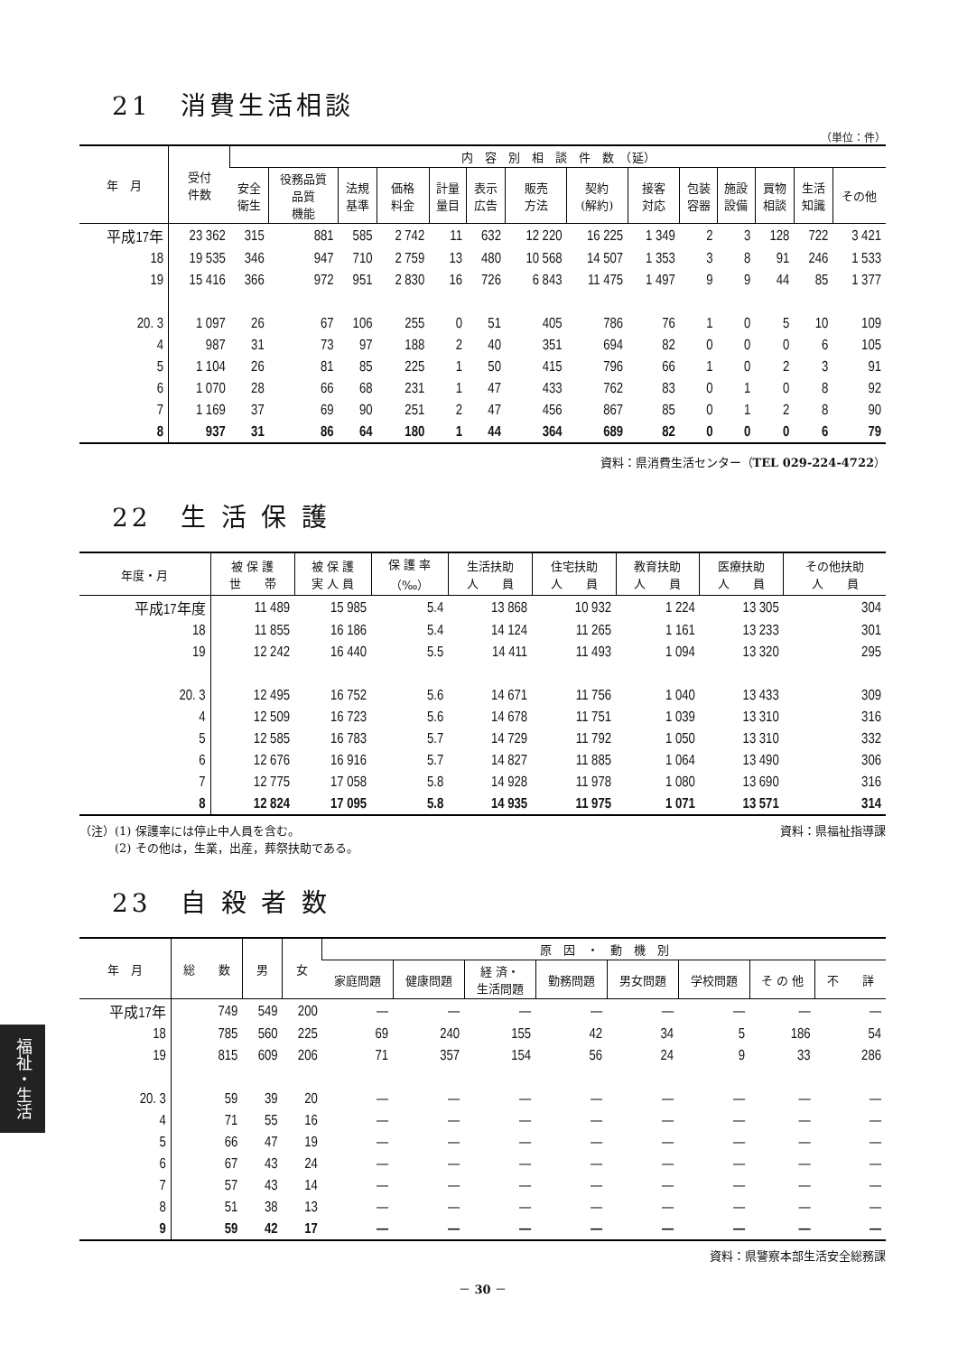21　消費生活相談
（単位：件）
| 年 月 | 受付 件数 | 内 容 別 相 談 件 数 （延） | | | | | | | | | | | | | |
| --- | --- | --- | --- | --- | --- | --- | --- | --- | --- | --- | --- | --- | --- | --- | --- |
| | | 安全 衛生 | 役務品質 品質 機能 | 法規 基準 | 価格 料金 | 計量 量目 | 表示 広告 | 販売 方法 | 契約 (解約) | 接客 対応 | 包装 容器 | 施設 設備 | 買物 相談 | 生活 知識 | その他 |
| 平成17年 | 23 362 | 315 | 881 | 585 | 2 742 | 11 | 632 | 12 220 | 16 225 | 1 349 | 2 | 3 | 128 | 722 | 3 421 |
| 18 | 19 535 | 346 | 947 | 710 | 2 759 | 13 | 480 | 10 568 | 14 507 | 1 353 | 3 | 8 | 91 | 246 | 1 533 |
| 19 | 15 416 | 366 | 972 | 951 | 2 830 | 16 | 726 | 6 843 | 11 475 | 1 497 | 9 | 9 | 44 | 85 | 1 377 |
| 20. 3 | 1 097 | 26 | 67 | 106 | 255 | 0 | 51 | 405 | 786 | 76 | 1 | 0 | 5 | 10 | 109 |
| 4 | 987 | 31 | 73 | 97 | 188 | 2 | 40 | 351 | 694 | 82 | 0 | 0 | 0 | 6 | 105 |
| 5 | 1 104 | 26 | 81 | 85 | 225 | 1 | 50 | 415 | 796 | 66 | 1 | 0 | 2 | 3 | 91 |
| 6 | 1 070 | 28 | 66 | 68 | 231 | 1 | 47 | 433 | 762 | 83 | 0 | 1 | 0 | 8 | 92 |
| 7 | 1 169 | 37 | 69 | 90 | 251 | 2 | 47 | 456 | 867 | 85 | 0 | 1 | 2 | 8 | 90 |
| 8 | 937 | 31 | 86 | 64 | 180 | 1 | 44 | 364 | 689 | 82 | 0 | 0 | 0 | 6 | 79 |
資料：県消費生活センター（TEL 029-224-4722）
22　生 活 保 護
| 年度・月 | 被 保 護 世 帯 | 被 保 護 実 人 員 | 保 護 率 （‰） | 生活扶助 人 員 | 住宅扶助 人 員 | 教育扶助 人 員 | 医療扶助 人 員 | その他扶助 人 員 |
| --- | --- | --- | --- | --- | --- | --- | --- | --- |
| 平成17年度 | 11 489 | 15 985 | 5.4 | 13 868 | 10 932 | 1 224 | 13 305 | 304 |
| 18 | 11 855 | 16 186 | 5.4 | 14 124 | 11 265 | 1 161 | 13 233 | 301 |
| 19 | 12 242 | 16 440 | 5.5 | 14 411 | 11 493 | 1 094 | 13 320 | 295 |
| 20. 3 | 12 495 | 16 752 | 5.6 | 14 671 | 11 756 | 1 040 | 13 433 | 309 |
| 4 | 12 509 | 16 723 | 5.6 | 14 678 | 11 751 | 1 039 | 13 310 | 316 |
| 5 | 12 585 | 16 783 | 5.7 | 14 729 | 11 792 | 1 050 | 13 310 | 332 |
| 6 | 12 676 | 16 916 | 5.7 | 14 827 | 11 885 | 1 064 | 13 490 | 306 |
| 7 | 12 775 | 17 058 | 5.8 | 14 928 | 11 978 | 1 080 | 13 690 | 316 |
| 8 | 12 824 | 17 095 | 5.8 | 14 935 | 11 975 | 1 071 | 13 571 | 314 |
（注）(1) 保護率には停止中人員を含む。
　　　(2) その他は，生業，出産，葬祭扶助である。 資料：県福祉指導課
23　自 殺 者 数
| 年 月 | 総 数 | 男 | 女 | 原 因 ・ 動 機 別 | | | | | | | |
| --- | --- | --- | --- | --- | --- | --- | --- | --- | --- | --- | --- |
| | | | | 家庭問題 | 健康問題 | 経 済・ 生活問題 | 勤務問題 | 男女問題 | 学校問題 | そ の 他 | 不 詳 |
| 平成17年 | 749 | 549 | 200 | — | — | — | — | — | — | — | — |
| 18 | 785 | 560 | 225 | 69 | 240 | 155 | 42 | 34 | 5 | 186 | 54 |
| 19 | 815 | 609 | 206 | 71 | 357 | 154 | 56 | 24 | 9 | 33 | 286 |
| 20. 3 | 59 | 39 | 20 | — | — | — | — | — | — | — | — |
| 4 | 71 | 55 | 16 | — | — | — | — | — | — | — | — |
| 5 | 66 | 47 | 19 | — | — | — | — | — | — | — | — |
| 6 | 67 | 43 | 24 | — | — | — | — | — | — | — | — |
| 7 | 57 | 43 | 14 | — | — | — | — | — | — | — | — |
| 8 | 51 | 38 | 13 | — | — | — | — | — | — | — | — |
| 9 | 59 | 42 | 17 | — | — | — | — | — | — | — | — |
資料：県警察本部生活安全総務課
－ 30 －
福祉・生活